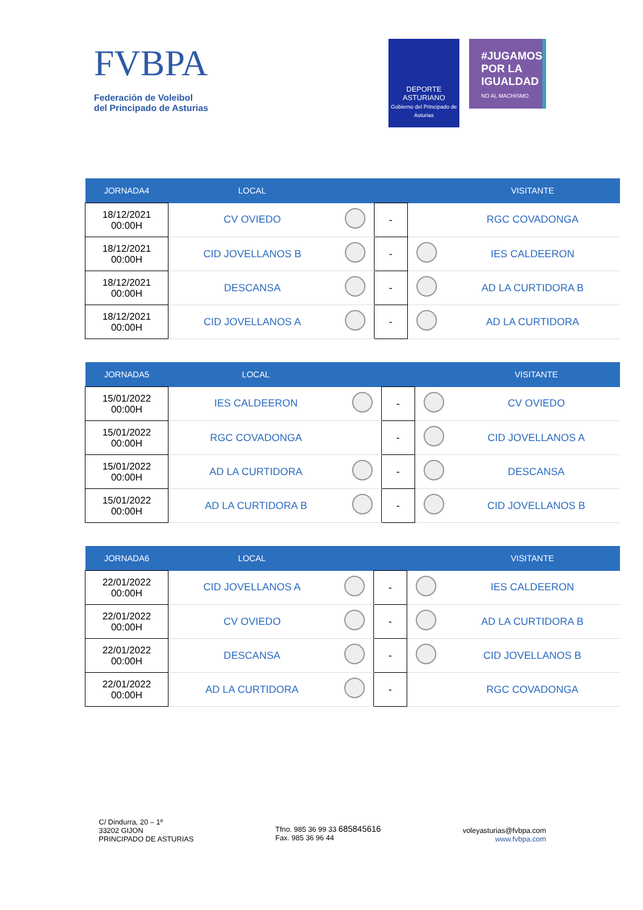FVBPA
Federación de Voleibol
del Principado de Asturias
DEPORTE
ASTURIANO
Gobierno del Principado de Asturias
#JUGAMOS POR LA IGUALDAD
NO AL MACHISMO
| JORNADA4 | LOCAL | | | | VISITANTE |
| --- | --- | --- | --- | --- | --- |
| 18/12/2021 00:00H | CV OVIEDO | | - | | RGC COVADONGA |
| 18/12/2021 00:00H | CID JOVELLANOS B | | - | | IES CALDEERON |
| 18/12/2021 00:00H | DESCANSA | | - | | AD LA CURTIDORA B |
| 18/12/2021 00:00H | CID JOVELLANOS A | | - | | AD LA CURTIDORA |
| JORNADA5 | LOCAL | | | | VISITANTE |
| --- | --- | --- | --- | --- | --- |
| 15/01/2022 00:00H | IES CALDEERON | | - | | CV OVIEDO |
| 15/01/2022 00:00H | RGC COVADONGA | | - | | CID JOVELLANOS A |
| 15/01/2022 00:00H | AD LA CURTIDORA | | - | | DESCANSA |
| 15/01/2022 00:00H | AD LA CURTIDORA B | | - | | CID JOVELLANOS B |
| JORNADA6 | LOCAL | | | | VISITANTE |
| --- | --- | --- | --- | --- | --- |
| 22/01/2022 00:00H | CID JOVELLANOS A | | - | | IES CALDEERON |
| 22/01/2022 00:00H | CV OVIEDO | | - | | AD LA CURTIDORA B |
| 22/01/2022 00:00H | DESCANSA | | - | | CID JOVELLANOS B |
| 22/01/2022 00:00H | AD LA CURTIDORA | | - | | RGC COVADONGA |
C/ Dindurra, 20 – 1º
33202 GIJON
PRINCIPADO DE ASTURIAS
Tfno. 985 36 99 33 685845616
Fax. 985 36 96 44
voleyasturias@fvbpa.com
www.fvbpa.com